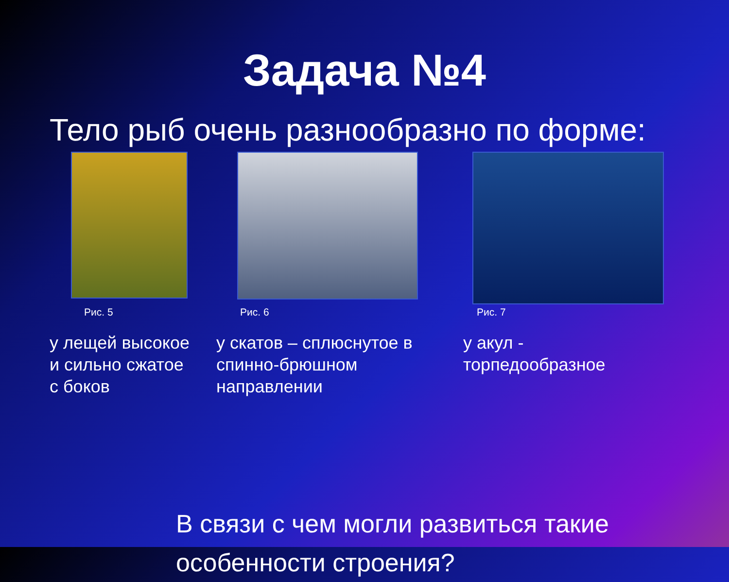Задача №4
Тело рыб очень разнообразно по форме:
Рис. 5 Рис. 6 Рис. 7
у лещей высокое
и сильно сжатое
с боков
у скатов – сплюснутое в
спинно-брюшном
направлении
у акул -
торпедообразное
В связи с чем могли развиться такие
особенности строения?